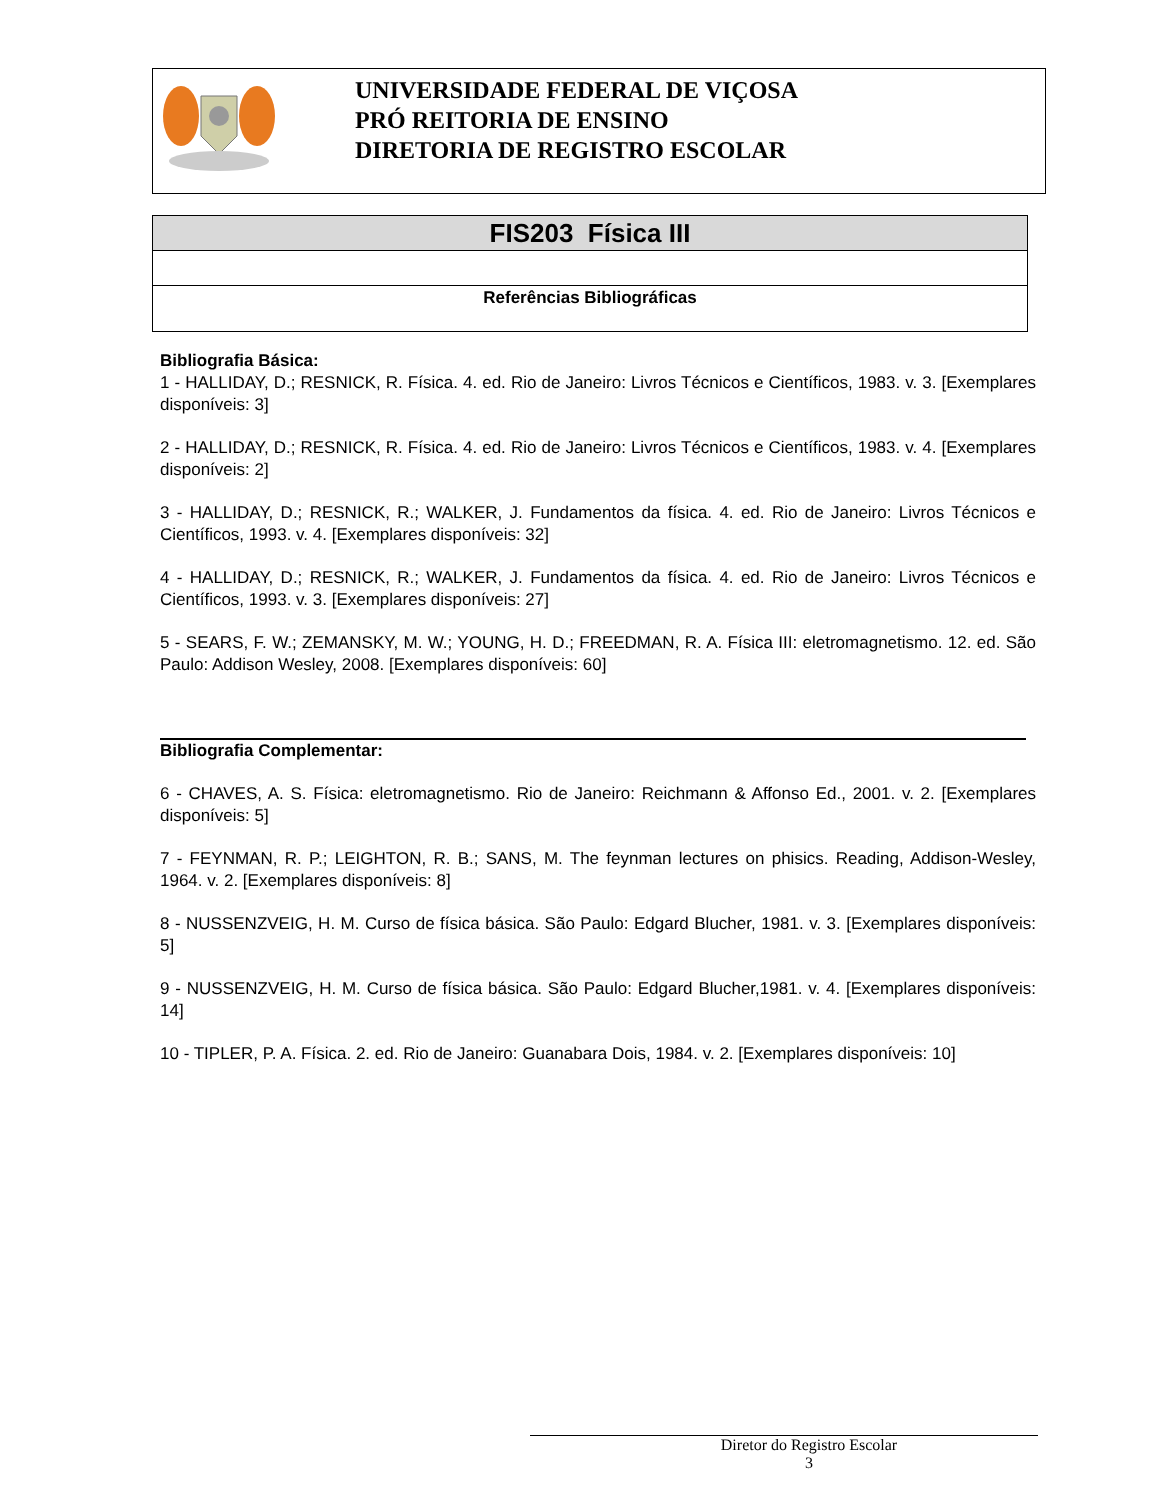UNIVERSIDADE FEDERAL DE VIÇOSA
PRÓ REITORIA DE ENSINO
DIRETORIA DE REGISTRO ESCOLAR
| FIS203 Física III |
| Referências Bibliográficas |
Bibliografia Básica:
1 - HALLIDAY, D.; RESNICK, R. Física. 4. ed. Rio de Janeiro: Livros Técnicos e Científicos, 1983. v. 3. [Exemplares disponíveis: 3]
2 - HALLIDAY, D.; RESNICK, R. Física. 4. ed. Rio de Janeiro: Livros Técnicos e Científicos, 1983. v. 4. [Exemplares disponíveis: 2]
3 - HALLIDAY, D.; RESNICK, R.; WALKER, J. Fundamentos da física. 4. ed. Rio de Janeiro: Livros Técnicos e Científicos, 1993. v. 4. [Exemplares disponíveis: 32]
4 - HALLIDAY, D.; RESNICK, R.; WALKER, J. Fundamentos da física. 4. ed. Rio de Janeiro: Livros Técnicos e Científicos, 1993. v. 3. [Exemplares disponíveis: 27]
5 - SEARS, F. W.; ZEMANSKY, M. W.; YOUNG, H. D.; FREEDMAN, R. A. Física III: eletromagnetismo. 12. ed. São Paulo: Addison Wesley, 2008. [Exemplares disponíveis: 60]
Bibliografia Complementar:
6 - CHAVES, A. S. Física: eletromagnetismo. Rio de Janeiro: Reichmann & Affonso Ed., 2001. v. 2. [Exemplares disponíveis: 5]
7 - FEYNMAN, R. P.; LEIGHTON, R. B.; SANS, M. The feynman lectures on phisics. Reading, Addison-Wesley, 1964. v. 2. [Exemplares disponíveis: 8]
8 - NUSSENZVEIG, H. M. Curso de física básica. São Paulo: Edgard Blucher, 1981. v. 3. [Exemplares disponíveis: 5]
9 - NUSSENZVEIG, H. M. Curso de física básica. São Paulo: Edgard Blucher,1981. v. 4. [Exemplares disponíveis: 14]
10 - TIPLER, P. A. Física. 2. ed. Rio de Janeiro: Guanabara Dois, 1984. v. 2. [Exemplares disponíveis: 10]
Diretor do Registro Escolar
3